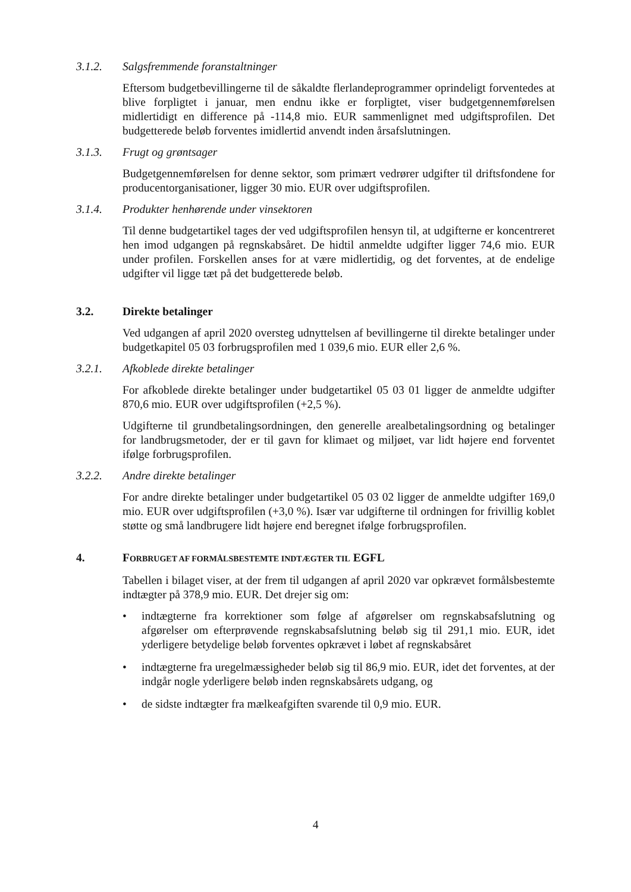3.1.2. Salgsfremmende foranstaltninger
Eftersom budgetbevillingerne til de såkaldte flerlandeprogrammer oprindeligt forventedes at blive forpligtet i januar, men endnu ikke er forpligtet, viser budgetgennemførelsen midlertidigt en difference på -114,8 mio. EUR sammenlignet med udgiftsprofilen. Det budgetterede beløb forventes imidlertid anvendt inden årsafslutningen.
3.1.3. Frugt og grøntsager
Budgetgennemførelsen for denne sektor, som primært vedrører udgifter til driftsfondene for producentorganisationer, ligger 30 mio. EUR over udgiftsprofilen.
3.1.4. Produkter henhørende under vinsektoren
Til denne budgetartikel tages der ved udgiftsprofilen hensyn til, at udgifterne er koncentreret hen imod udgangen på regnskabsåret. De hidtil anmeldte udgifter ligger 74,6 mio. EUR under profilen. Forskellen anses for at være midlertidig, og det forventes, at de endelige udgifter vil ligge tæt på det budgetterede beløb.
3.2. Direkte betalinger
Ved udgangen af april 2020 oversteg udnyttelsen af bevillingerne til direkte betalinger under budgetkapitel 05 03 forbrugsprofilen med 1 039,6 mio. EUR eller 2,6 %.
3.2.1. Afkoblede direkte betalinger
For afkoblede direkte betalinger under budgetartikel 05 03 01 ligger de anmeldte udgifter 870,6 mio. EUR over udgiftsprofilen (+2,5 %).
Udgifterne til grundbetalingsordningen, den generelle arealbetalingsordning og betalinger for landbrugsmetoder, der er til gavn for klimaet og miljøet, var lidt højere end forventet ifølge forbrugsprofilen.
3.2.2. Andre direkte betalinger
For andre direkte betalinger under budgetartikel 05 03 02 ligger de anmeldte udgifter 169,0 mio. EUR over udgiftsprofilen (+3,0 %). Især var udgifterne til ordningen for frivillig koblet støtte og små landbrugere lidt højere end beregnet ifølge forbrugsprofilen.
4. FORBRUGET AF FORMÅLSBESTEMTE INDTÆGTER TIL EGFL
Tabellen i bilaget viser, at der frem til udgangen af april 2020 var opkrævet formålsbestemte indtægter på 378,9 mio. EUR. Det drejer sig om:
• indtægterne fra korrektioner som følge af afgørelser om regnskabsafslutning og afgørelser om efterprøvende regnskabsafslutning beløb sig til 291,1 mio. EUR, idet yderligere betydelige beløb forventes opkrævet i løbet af regnskabsåret
• indtægterne fra uregelmæssigheder beløb sig til 86,9 mio. EUR, idet det forventes, at der indgår nogle yderligere beløb inden regnskabsårets udgang, og
• de sidste indtægter fra mælkeafgiften svarende til 0,9 mio. EUR.
4